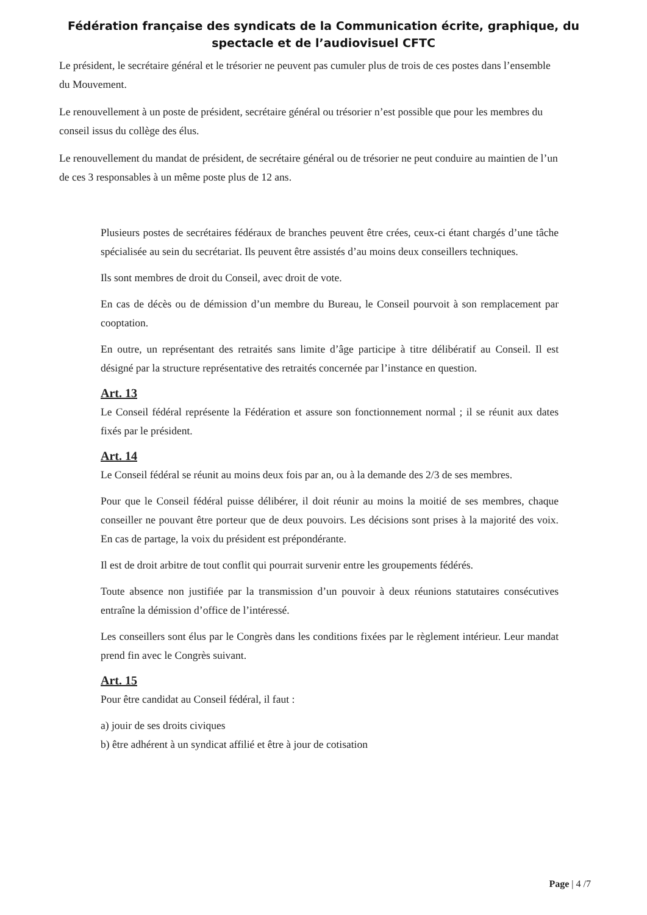Fédération française des syndicats de la Communication écrite, graphique, du
spectacle et de l’audiovisuel CFTC
Le président, le secrétaire général et le trésorier ne peuvent pas cumuler plus de trois de ces postes dans l’ensemble du Mouvement.
Le renouvellement à un poste de président, secrétaire général ou trésorier n’est possible que pour les membres du conseil issus du collège des élus.
Le renouvellement du mandat de président, de secrétaire général ou de trésorier ne peut conduire au maintien de l’un de ces 3 responsables à un même poste plus de 12 ans.
Plusieurs postes de secrétaires fédéraux de branches peuvent être crées, ceux-ci étant chargés d’une tâche spécialisée au sein du secrétariat. Ils peuvent être assistés d’au moins deux conseillers techniques.
Ils sont membres de droit du Conseil, avec droit de vote.
En cas de décès ou de démission d’un membre du Bureau, le Conseil pourvoit à son remplacement par cooptation.
En outre, un représentant des retraités sans limite d’âge participe à titre délibératif au Conseil. Il est désigné par la structure représentative des retraités concernée par l’instance en question.
Art. 13
Le Conseil fédéral représente la Fédération et assure son fonctionnement normal ; il se réunit aux dates fixés par le président.
Art. 14
Le Conseil fédéral se réunit au moins deux fois par an, ou à la demande des 2/3 de ses membres.
Pour que le Conseil fédéral puisse délibérer, il doit réunir au moins la moitié de ses membres, chaque conseiller ne pouvant être porteur que de deux pouvoirs. Les décisions sont prises à la majorité des voix. En cas de partage, la voix du président est prépondérante.
Il est de droit arbitre de tout conflit qui pourrait survenir entre les groupements fédérés.
Toute absence non justifiée par la transmission d’un pouvoir à deux réunions statutaires consécutives entraîne la démission d’office de l’intéressé.
Les conseillers sont élus par le Congrès dans les conditions fixées par le règlement intérieur. Leur mandat prend fin avec le Congrès suivant.
Art. 15
Pour être candidat au Conseil fédéral, il faut :
a) jouir de ses droits civiques
b) être adhérent à un syndicat affilié et être à jour de cotisation
Page | 4 /7